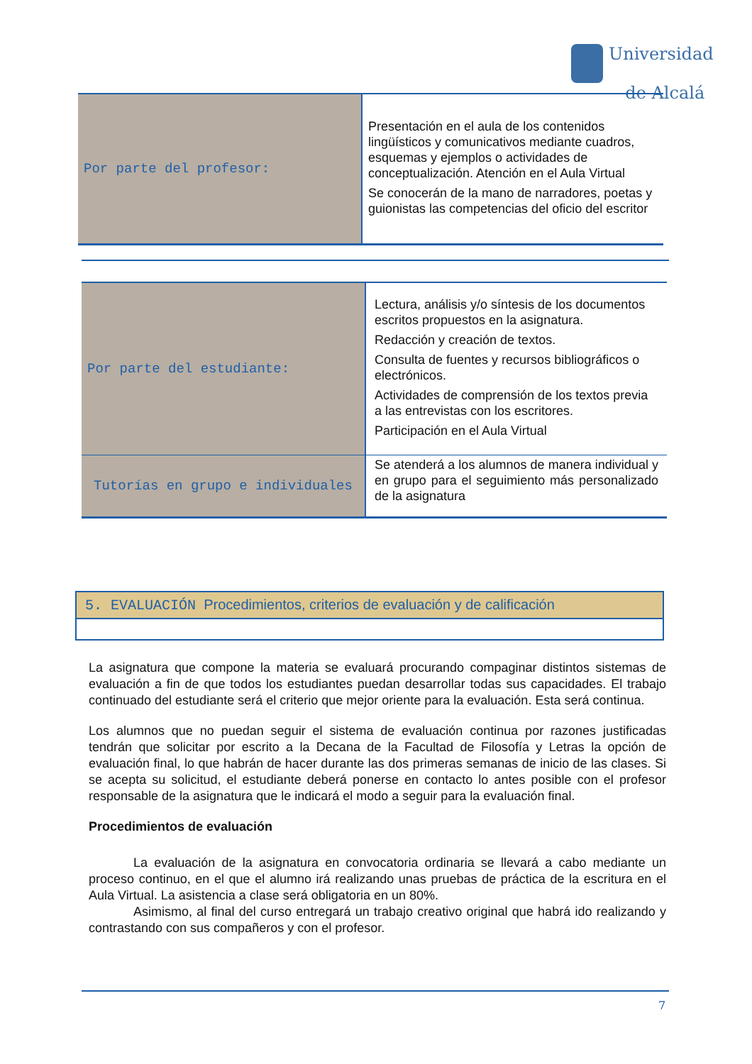Universidad
de Alcalá
| Por parte del profesor: | Presentación en el aula de los contenidos lingüísticos y comunicativos mediante cuadros, esquemas y ejemplos o actividades de conceptualización. Atención en el Aula Virtual Se conocerán de la mano de narradores, poetas y guionistas las competencias del oficio del escritor |
| Por parte del estudiante: | Lectura, análisis y/o síntesis de los documentos escritos propuestos en la asignatura. Redacción y creación de textos. Consulta de fuentes y recursos bibliográficos o electrónicos. Actividades de comprensión de los textos previa a las entrevistas con los escritores. Participación en el Aula Virtual |
| Tutorías en grupo e individuales | Se atenderá a los alumnos de manera individual y en grupo para el seguimiento más personalizado de la asignatura |
5. EVALUACIÓN Procedimientos, criterios de evaluación y de calificación
La asignatura que compone la materia se evaluará procurando compaginar distintos sistemas de evaluación a fin de que todos los estudiantes puedan desarrollar todas sus capacidades. El trabajo continuado del estudiante será el criterio que mejor oriente para la evaluación. Esta será continua.
Los alumnos que no puedan seguir el sistema de evaluación continua por razones justificadas tendrán que solicitar por escrito a la Decana de la Facultad de Filosofía y Letras la opción de evaluación final, lo que habrán de hacer durante las dos primeras semanas de inicio de las clases. Si se acepta su solicitud, el estudiante deberá ponerse en contacto lo antes posible con el profesor responsable de la asignatura que le indicará el modo a seguir para la evaluación final.
Procedimientos de evaluación
La evaluación de la asignatura en convocatoria ordinaria se llevará a cabo mediante un proceso continuo, en el que el alumno irá realizando unas pruebas de práctica de la escritura en el Aula Virtual. La asistencia a clase será obligatoria en un 80%.
Asimismo, al final del curso entregará un trabajo creativo original que habrá ido realizando y contrastando con sus compañeros y con el profesor.
7